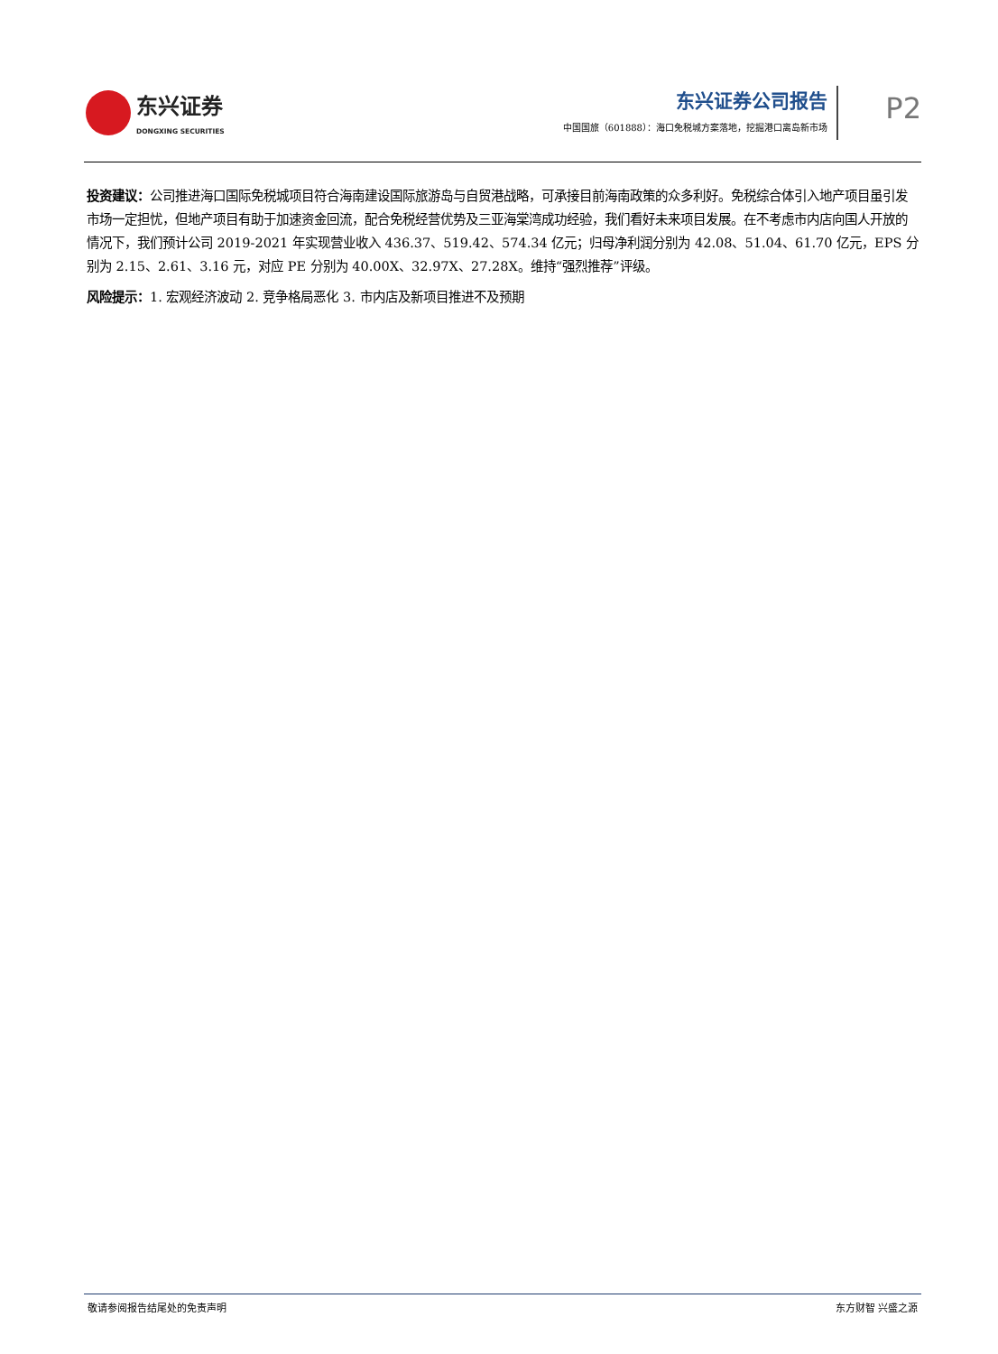东兴证券
DONGXING SECURITIES
东兴证券公司报告
中国国旅（601888）：海口免税城方案落地，挖掘港口离岛新市场
P2
投资建议：公司推进海口国际免税城项目符合海南建设国际旅游岛与自贸港战略，可承接目前海南政策的众多利好。免税综合体引入地产项目虽引发市场一定担忧，但地产项目有助于加速资金回流，配合免税经营优势及三亚海棠湾成功经验，我们看好未来项目发展。在不考虑市内店向国人开放的情况下，我们预计公司 2019-2021 年实现营业收入 436.37、519.42、574.34 亿元；归母净利润分别为 42.08、51.04、61.70 亿元，EPS 分别为 2.15、2.61、3.16 元，对应 PE 分别为 40.00X、32.97X、27.28X。维持“强烈推荐”评级。
风险提示：1. 宏观经济波动 2. 竞争格局恶化 3. 市内店及新项目推进不及预期
敬请参阅报告结尾处的免责声明 东方财智 兴盛之源